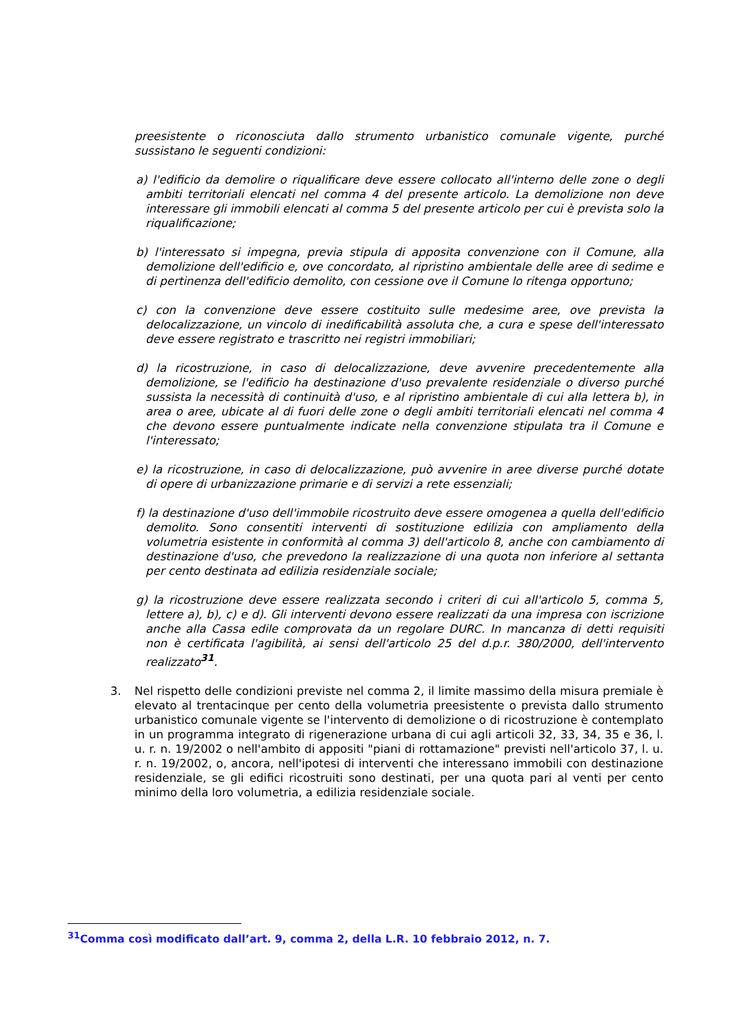preesistente o riconosciuta dallo strumento urbanistico comunale vigente, purché sussistano le seguenti condizioni:
a) l'edificio da demolire o riqualificare deve essere collocato all'interno delle zone o degli ambiti territoriali elencati nel comma 4 del presente articolo. La demolizione non deve interessare gli immobili elencati al comma 5 del presente articolo per cui è prevista solo la riqualificazione;
b) l'interessato si impegna, previa stipula di apposita convenzione con il Comune, alla demolizione dell'edificio e, ove concordato, al ripristino ambientale delle aree di sedime e di pertinenza dell'edificio demolito, con cessione ove il Comune lo ritenga opportuno;
c) con la convenzione deve essere costituito sulle medesime aree, ove prevista la delocalizzazione, un vincolo di inedificabilità assoluta che, a cura e spese dell'interessato deve essere registrato e trascritto nei registri immobiliari;
d) la ricostruzione, in caso di delocalizzazione, deve avvenire precedentemente alla demolizione, se l'edificio ha destinazione d'uso prevalente residenziale o diverso purché sussista la necessità di continuità d'uso, e al ripristino ambientale di cui alla lettera b), in area o aree, ubicate al di fuori delle zone o degli ambiti territoriali elencati nel comma 4 che devono essere puntualmente indicate nella convenzione stipulata tra il Comune e l'interessato;
e) la ricostruzione, in caso di delocalizzazione, può avvenire in aree diverse purché dotate di opere di urbanizzazione primarie e di servizi a rete essenziali;
f) la destinazione d'uso dell'immobile ricostruito deve essere omogenea a quella dell'edificio demolito. Sono consentiti interventi di sostituzione edilizia con ampliamento della volumetria esistente in conformità al comma 3) dell'articolo 8, anche con cambiamento di destinazione d'uso, che prevedono la realizzazione di una quota non inferiore al settanta per cento destinata ad edilizia residenziale sociale;
g) la ricostruzione deve essere realizzata secondo i criteri di cui all'articolo 5, comma 5, lettere a), b), c) e d). Gli interventi devono essere realizzati da una impresa con iscrizione anche alla Cassa edile comprovata da un regolare DURC. In mancanza di detti requisiti non è certificata l'agibilità, ai sensi dell'articolo 25 del d.p.r. 380/2000, dell'intervento realizzato<sup>31</sup>.
3. Nel rispetto delle condizioni previste nel comma 2, il limite massimo della misura premiale è elevato al trentacinque per cento della volumetria preesistente o prevista dallo strumento urbanistico comunale vigente se l'intervento di demolizione o di ricostruzione è contemplato in un programma integrato di rigenerazione urbana di cui agli articoli 32, 33, 34, 35 e 36, l. u. r. n. 19/2002 o nell'ambito di appositi "piani di rottamazione" previsti nell'articolo 37, l. u. r. n. 19/2002, o, ancora, nell'ipotesi di interventi che interessano immobili con destinazione residenziale, se gli edifici ricostruiti sono destinati, per una quota pari al venti per cento minimo della loro volumetria, a edilizia residenziale sociale.
<sup>31</sup> Comma così modificato dall’art. 9, comma 2, della L.R. 10 febbraio 2012, n. 7.